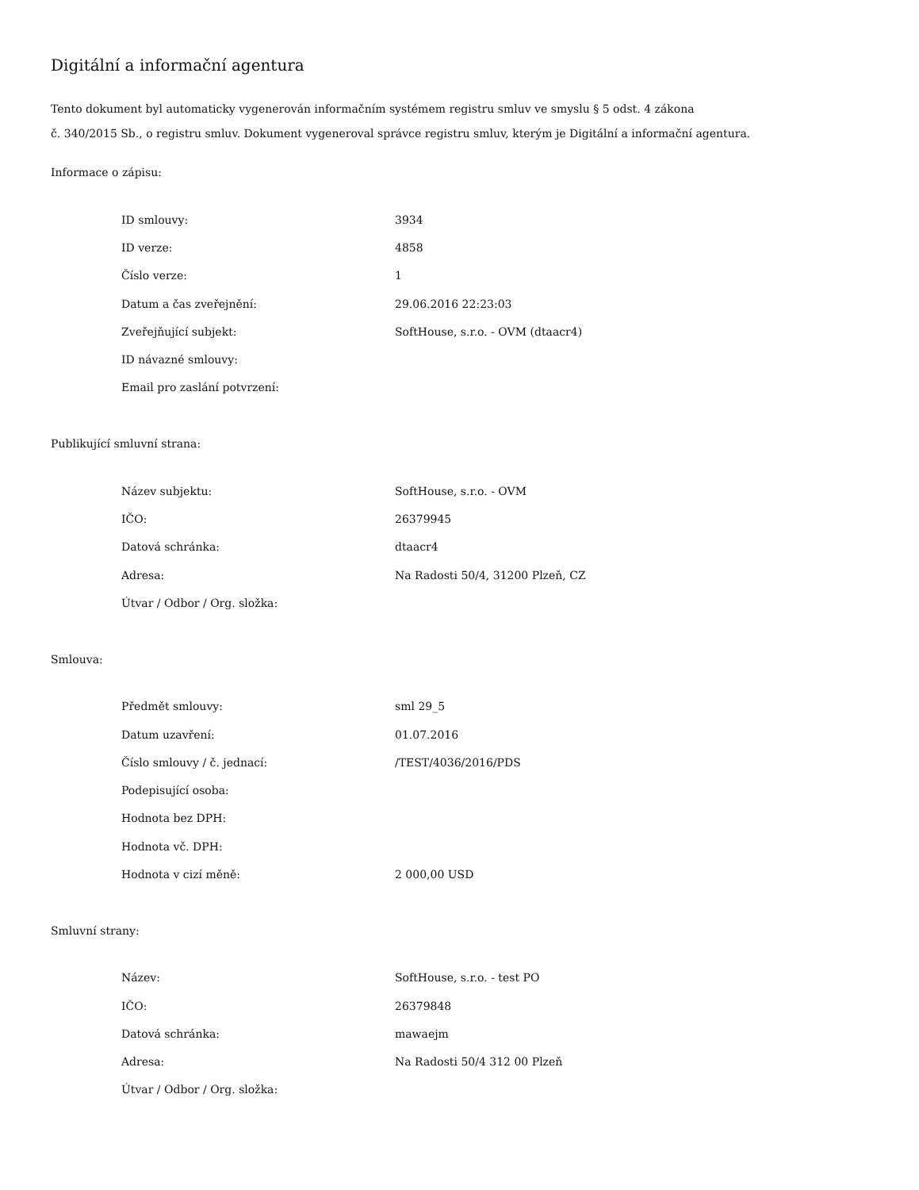Digitální a informační agentura
Tento dokument byl automaticky vygenerován informačním systémem registru smluv ve smyslu § 5 odst. 4 zákona
č. 340/2015 Sb., o registru smluv. Dokument vygeneroval správce registru smluv, kterým je Digitální a informační agentura.
Informace o zápisu:
| ID smlouvy: | 3934 |
| ID verze: | 4858 |
| Číslo verze: | 1 |
| Datum a čas zveřejnění: | 29.06.2016 22:23:03 |
| Zveřejňující subjekt: | SoftHouse, s.r.o. - OVM (dtaacr4) |
| ID návazné smlouvy: | |
| Email pro zaslání potvrzení: | |
Publikující smluvní strana:
| Název subjektu: | SoftHouse, s.r.o. - OVM |
| IČO: | 26379945 |
| Datová schránka: | dtaacr4 |
| Adresa: | Na Radosti 50/4, 31200 Plzeň, CZ |
| Útvar / Odbor / Org. složka: | |
Smlouva:
| Předmět smlouvy: | sml 29_5 |
| Datum uzavření: | 01.07.2016 |
| Číslo smlouvy / č. jednací: | /TEST/4036/2016/PDS |
| Podepisující osoba: | |
| Hodnota bez DPH: | |
| Hodnota vč. DPH: | |
| Hodnota v cizí měně: | 2 000,00 USD |
Smluvní strany:
| Název: | SoftHouse, s.r.o. - test PO |
| IČO: | 26379848 |
| Datová schránka: | mawaejm |
| Adresa: | Na Radosti 50/4 312 00 Plzeň |
| Útvar / Odbor / Org. složka: | |